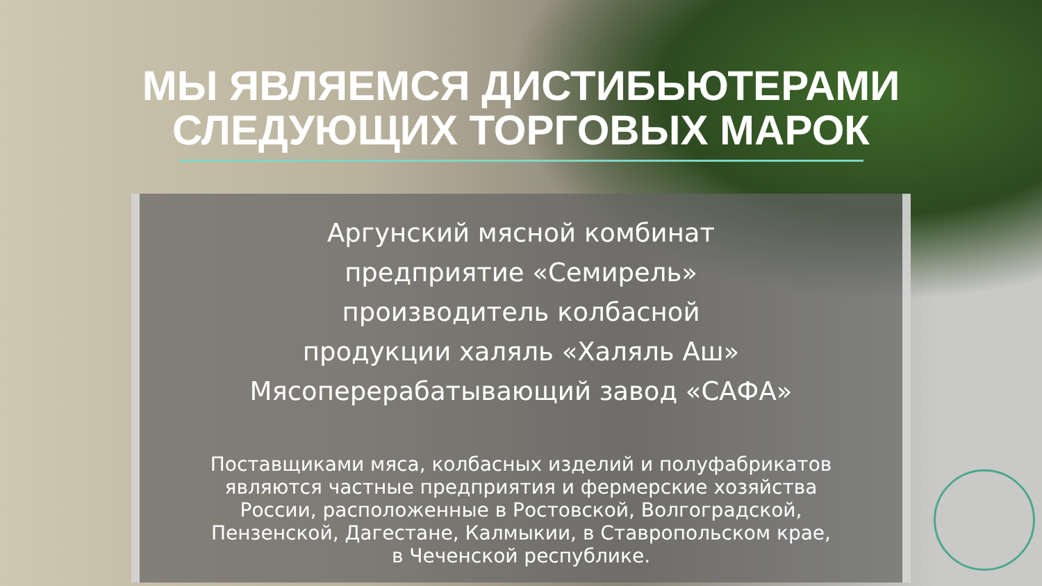МЫ ЯВЛЯЕМСЯ ДИСТИБЬЮТЕРАМИ
СЛЕДУЮЩИХ ТОРГОВЫХ МАРОК
Аргунский мясной комбинат
предприятие «Семирель»
производитель колбасной
продукции халяль «Халяль Аш»
Мясоперерабатывающий завод «САФА»
Поставщиками мяса, колбасных изделий и полуфабрикатов
являются частные предприятия и фермерские хозяйства
России, расположенные в Ростовской, Волгоградской,
Пензенской, Дагестане, Калмыкии, в Ставропольском крае,
в Чеченской республике.